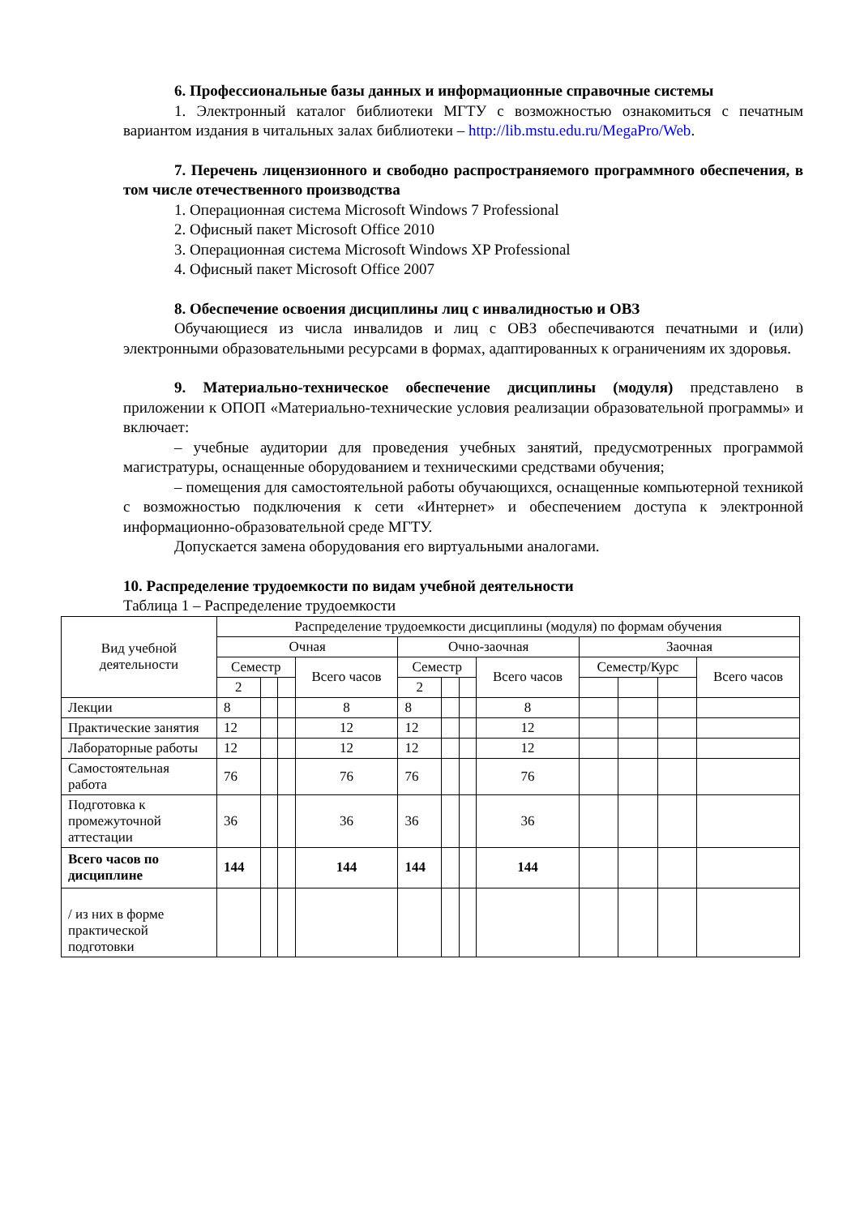6. Профессиональные базы данных и информационные справочные системы
1. Электронный каталог библиотеки МГТУ с возможностью ознакомиться с печатным вариантом издания в читальных залах библиотеки – http://lib.mstu.edu.ru/MegaPro/Web.
7. Перечень лицензионного и свободно распространяемого программного обеспечения, в том числе отечественного производства
1. Операционная система Microsoft Windows 7 Professional
2. Офисный пакет Microsoft Office 2010
3. Операционная система Microsoft Windows XP Professional
4. Офисный пакет Microsoft Office 2007
8. Обеспечение освоения дисциплины лиц с инвалидностью и ОВЗ
Обучающиеся из числа инвалидов и лиц с ОВЗ обеспечиваются печатными и (или) электронными образовательными ресурсами в формах, адаптированных к ограничениям их здоровья.
9. Материально-техническое обеспечение дисциплины (модуля) представлено в приложении к ОПОП «Материально-технические условия реализации образовательной программы» и включает:
– учебные аудитории для проведения учебных занятий, предусмотренных программой магистратуры, оснащенные оборудованием и техническими средствами обучения;
– помещения для самостоятельной работы обучающихся, оснащенные компьютерной техникой с возможностью подключения к сети «Интернет» и обеспечением доступа к электронной информационно-образовательной среде МГТУ.
Допускается замена оборудования его виртуальными аналогами.
10. Распределение трудоемкости по видам учебной деятельности
Таблица 1 – Распределение трудоемкости
| Вид учебной деятельности | Распределение трудоемкости дисциплины (модуля) по формам обучения | | | | | | | | | | | |
| --- | --- | --- | --- | --- | --- | --- | --- | --- | --- | --- | --- | --- |
| | Очная | | | | Очно-заочная | | | | Заочная | | | |
| | Семестр | | | Всего часов | Семестр | | | Всего часов | Семестр/Курс | | | Всего часов |
| | 2 | | | | 2 | | | | | | | |
| Лекции | 8 | | | 8 | 8 | | | 8 | | | | |
| Практические занятия | 12 | | | 12 | 12 | | | 12 | | | | |
| Лабораторные работы | 12 | | | 12 | 12 | | | 12 | | | | |
| Самостоятельная работа | 76 | | | 76 | 76 | | | 76 | | | | |
| Подготовка к промежуточной аттестации | 36 | | | 36 | 36 | | | 36 | | | | |
| Всего часов по дисциплине | 144 | | | 144 | 144 | | | 144 | | | | |
| / из них в форме практической подготовки | | | | | | | | | | | | |